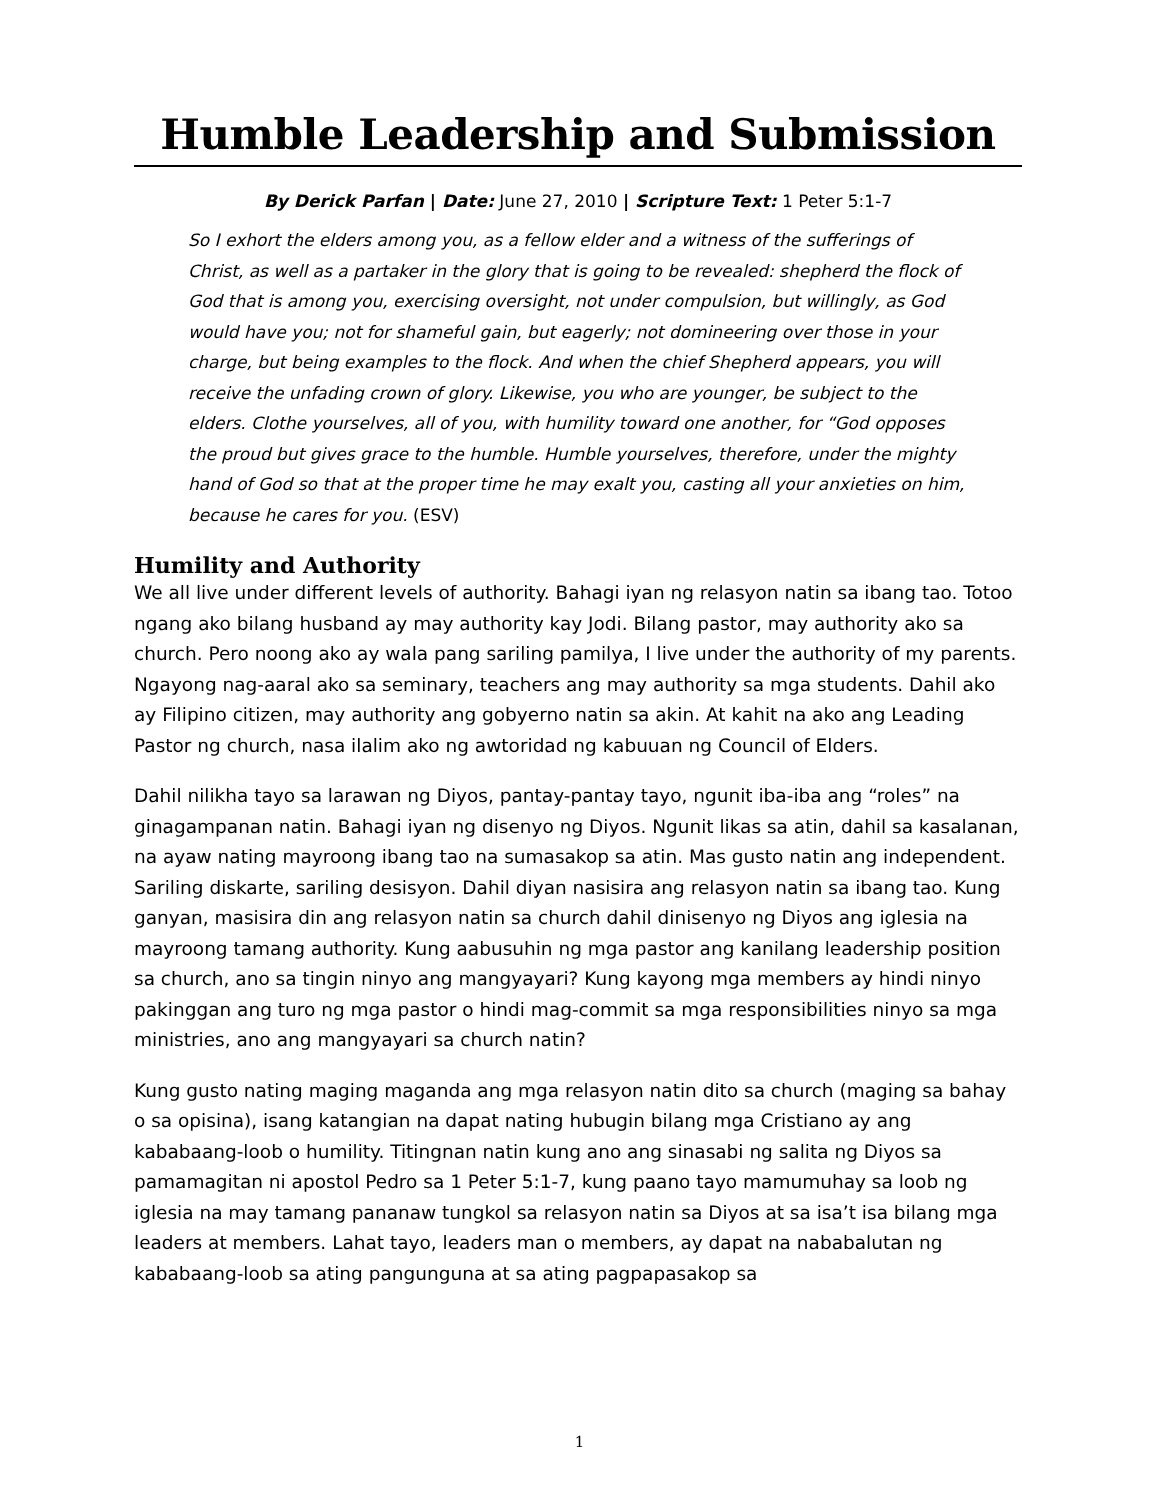Humble Leadership and Submission
By Derick Parfan | Date: June 27, 2010 | Scripture Text: 1 Peter 5:1-7
So I exhort the elders among you, as a fellow elder and a witness of the sufferings of Christ, as well as a partaker in the glory that is going to be revealed: shepherd the flock of God that is among you, exercising oversight, not under compulsion, but willingly, as God would have you; not for shameful gain, but eagerly; not domineering over those in your charge, but being examples to the flock. And when the chief Shepherd appears, you will receive the unfading crown of glory. Likewise, you who are younger, be subject to the elders. Clothe yourselves, all of you, with humility toward one another, for “God opposes the proud but gives grace to the humble. Humble yourselves, therefore, under the mighty hand of God so that at the proper time he may exalt you, casting all your anxieties on him, because he cares for you. (ESV)
Humility and Authority
We all live under different levels of authority. Bahagi iyan ng relasyon natin sa ibang tao. Totoo ngang ako bilang husband ay may authority kay Jodi. Bilang pastor, may authority ako sa church. Pero noong ako ay wala pang sariling pamilya, I live under the authority of my parents. Ngayong nag-aaral ako sa seminary, teachers ang may authority sa mga students. Dahil ako ay Filipino citizen, may authority ang gobyerno natin sa akin. At kahit na ako ang Leading Pastor ng church, nasa ilalim ako ng awtoridad ng kabuuan ng Council of Elders.
Dahil nilikha tayo sa larawan ng Diyos, pantay-pantay tayo, ngunit iba-iba ang “roles” na ginagampanan natin. Bahagi iyan ng disenyo ng Diyos. Ngunit likas sa atin, dahil sa kasalanan, na ayaw nating mayroong ibang tao na sumasakop sa atin. Mas gusto natin ang independent. Sariling diskarte, sariling desisyon. Dahil diyan nasisira ang relasyon natin sa ibang tao. Kung ganyan, masisira din ang relasyon natin sa church dahil dinisenyo ng Diyos ang iglesia na mayroong tamang authority. Kung aabusuhin ng mga pastor ang kanilang leadership position sa church, ano sa tingin ninyo ang mangyayari? Kung kayong mga members ay hindi ninyo pakinggan ang turo ng mga pastor o hindi mag-commit sa mga responsibilities ninyo sa mga ministries, ano ang mangyayari sa church natin?
Kung gusto nating maging maganda ang mga relasyon natin dito sa church (maging sa bahay o sa opisina), isang katangian na dapat nating hubugin bilang mga Cristiano ay ang kababaang-loob o humility. Titingnan natin kung ano ang sinasabi ng salita ng Diyos sa pamamagitan ni apostol Pedro sa 1 Peter 5:1-7, kung paano tayo mamumuhay sa loob ng iglesia na may tamang pananaw tungkol sa relasyon natin sa Diyos at sa isa’t isa bilang mga leaders at members. Lahat tayo, leaders man o members, ay dapat na nababalutan ng kababaang-loob sa ating pangunguna at sa ating pagpapasakop sa
1